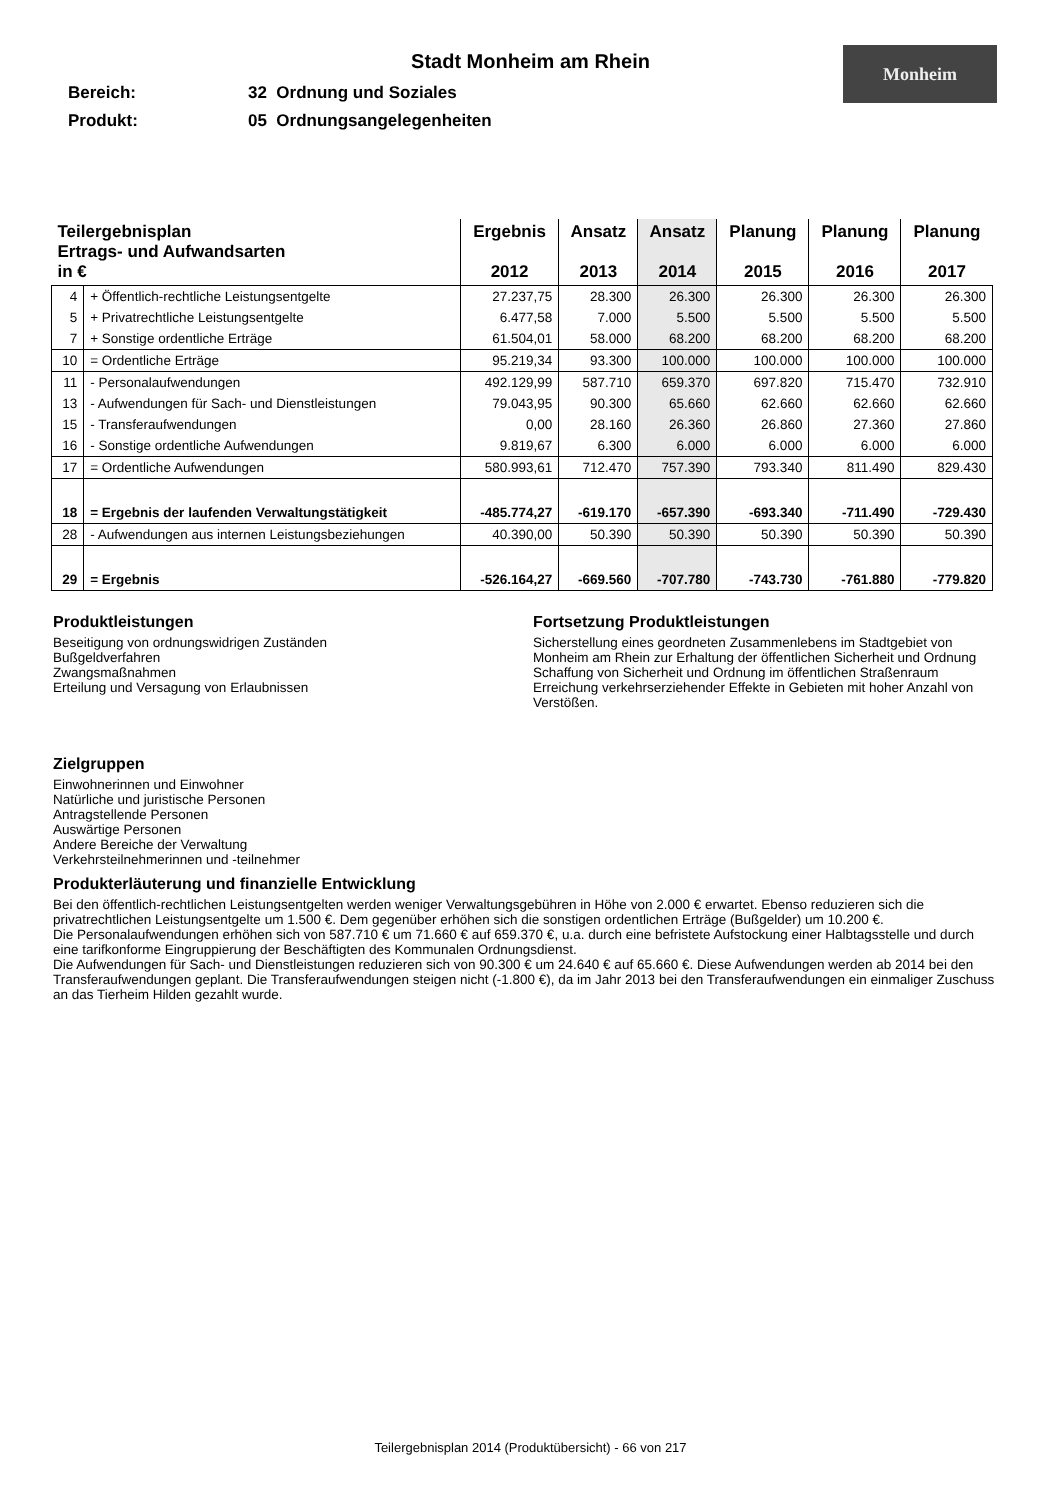Stadt Monheim am Rhein
Monheim
Bereich: 32 Ordnung und Soziales
Produkt: 05 Ordnungsangelegenheiten
| Teilergebnisplan Ertrags- und Aufwandsarten in € | | Ergebnis 2012 | Ansatz 2013 | Ansatz 2014 | Planung 2015 | Planung 2016 | Planung 2017 |
| --- | --- | --- | --- | --- | --- | --- | --- |
| 4 | + Öffentlich-rechtliche Leistungsentgelte | 27.237,75 | 28.300 | 26.300 | 26.300 | 26.300 | 26.300 |
| 5 | + Privatrechtliche Leistungsentgelte | 6.477,58 | 7.000 | 5.500 | 5.500 | 5.500 | 5.500 |
| 7 | + Sonstige ordentliche Erträge | 61.504,01 | 58.000 | 68.200 | 68.200 | 68.200 | 68.200 |
| 10 | = Ordentliche Erträge | 95.219,34 | 93.300 | 100.000 | 100.000 | 100.000 | 100.000 |
| 11 | - Personalaufwendungen | 492.129,99 | 587.710 | 659.370 | 697.820 | 715.470 | 732.910 |
| 13 | - Aufwendungen für Sach- und Dienstleistungen | 79.043,95 | 90.300 | 65.660 | 62.660 | 62.660 | 62.660 |
| 15 | - Transferaufwendungen | 0,00 | 28.160 | 26.360 | 26.860 | 27.360 | 27.860 |
| 16 | - Sonstige ordentliche Aufwendungen | 9.819,67 | 6.300 | 6.000 | 6.000 | 6.000 | 6.000 |
| 17 | = Ordentliche Aufwendungen | 580.993,61 | 712.470 | 757.390 | 793.340 | 811.490 | 829.430 |
| 18 | = Ergebnis der laufenden Verwaltungstätigkeit | -485.774,27 | -619.170 | -657.390 | -693.340 | -711.490 | -729.430 |
| 28 | - Aufwendungen aus internen Leistungsbeziehungen | 40.390,00 | 50.390 | 50.390 | 50.390 | 50.390 | 50.390 |
| 29 | = Ergebnis | -526.164,27 | -669.560 | -707.780 | -743.730 | -761.880 | -779.820 |
Produktleistungen
Beseitigung von ordnungswidrigen Zuständen
Bußgeldverfahren
Zwangsmaßnahmen
Erteilung und Versagung von Erlaubnissen
Zielgruppen
Einwohnerinnen und Einwohner
Natürliche und juristische Personen
Antragstellende Personen
Auswärtige Personen
Andere Bereiche der Verwaltung
Verkehrsteilnehmerinnen und -teilnehmer
Fortsetzung Produktleistungen
Sicherstellung eines geordneten Zusammenlebens im Stadtgebiet von Monheim am Rhein zur Erhaltung der öffentlichen Sicherheit und Ordnung
Schaffung von Sicherheit und Ordnung im öffentlichen Straßenraum
Erreichung verkehrserziehender Effekte in Gebieten mit hoher Anzahl von Verstößen.
Produkterläuterung und finanzielle Entwicklung
Bei den öffentlich-rechtlichen Leistungsentgelten werden weniger Verwaltungsgebühren in Höhe von 2.000 € erwartet. Ebenso reduzieren sich die privatrechtlichen Leistungsentgelte um 1.500 €. Dem gegenüber erhöhen sich die sonstigen ordentlichen Erträge (Bußgelder) um 10.200 €.
Die Personalaufwendungen erhöhen sich von 587.710 € um 71.660 € auf 659.370 €, u.a. durch eine befristete Aufstockung einer Halbtagsstelle und durch eine tarifkonforme Eingruppierung der Beschäftigten des Kommunalen Ordnungsdienst.
Die Aufwendungen für Sach- und Dienstleistungen reduzieren sich von 90.300 € um 24.640 € auf 65.660 €. Diese Aufwendungen werden ab 2014 bei den Transferaufwendungen geplant. Die Transferaufwendungen steigen nicht (-1.800 €), da im Jahr 2013 bei den Transferaufwendungen ein einmaliger Zuschuss an das Tierheim Hilden gezahlt wurde.
Teilergebnisplan 2014 (Produktübersicht) - 66 von 217